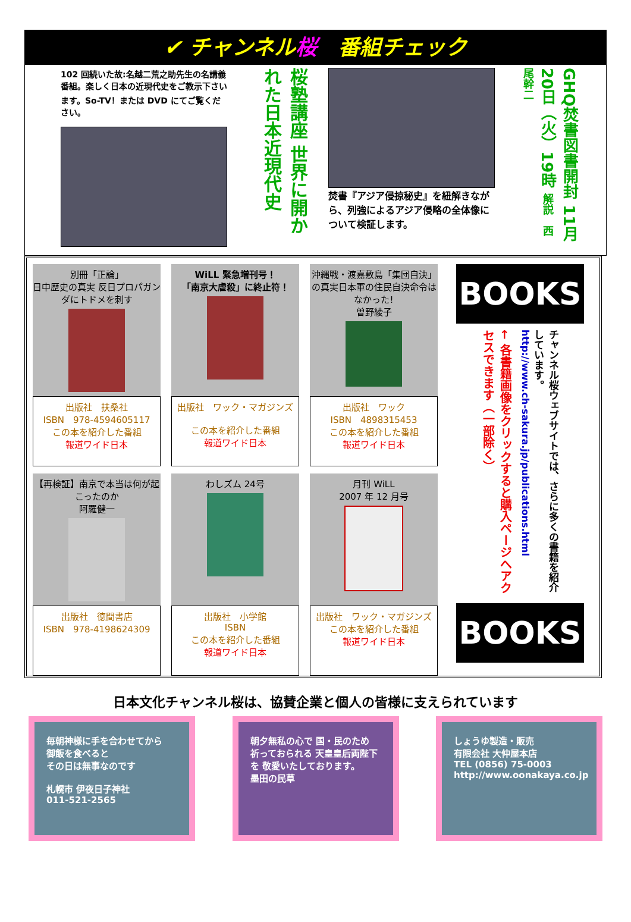✔ チャンネル桜　番組チェック
102 回続いた故:名越二荒之助先生の名講義番組。楽しく日本の近現代史をご教示下さいます。So-TV！または DVD にてご覧ください。
桜塾講座 世界に開かれた日本近現代史
焚書『アジア侵掠秘史』を紐解きながら、列強によるアジア侵略の全体像について検証します。
GHQ焚書図書開封 11月20日（火）19時 解説　西尾幹二
別冊「正論」
日中歴史の真実 反日プロパガンダにトドメを刺す
出版社　扶桑社
ISBN　978-4594605117
この本を紹介した番組
報道ワイド日本
WiLL 緊急増刊号！
「南京大虐殺」に終止符！
出版社　ワック・マガジンズ
この本を紹介した番組
報道ワイド日本
沖縄戦・渡嘉敷島「集団自決」の真実日本軍の住民自決命令はなかった!
曽野綾子
出版社　ワック
ISBN　4898315453
この本を紹介した番組
報道ワイド日本
【再検証】南京で本当は何が起こったのか
阿羅健一
出版社　徳間書店
ISBN　978-4198624309
わしズム 24号
出版社　小学館
ISBN
この本を紹介した番組
報道ワイド日本
月刊 WiLL
2007 年 12 月号
出版社　ワック・マガジンズ
この本を紹介した番組
報道ワイド日本
BOOKS
← 各書籍画像をクリックすると購入ページへアクセスできます（一部除く）
http://www.ch-sakura.jp/publications.html
チャンネル桜ウェブサイトでは、さらに多くの書籍を紹介しています。
BOOKS
日本文化チャンネル桜は、協賛企業と個人の皆様に支えられています
毎朝神様に手を合わせてから
御飯を食べると
その日は無事なのです
札幌市 伊夜日子神社
011-521-2565
朝夕無私の心で 国・民のため 祈っておられる 天皇皇后両陛下を 敬愛いたしております。
墨田の民草
しょうゆ製造・販売
有限会社 大仲屋本店
TEL (0856) 75-0003
http://www.oonakaya.co.jp